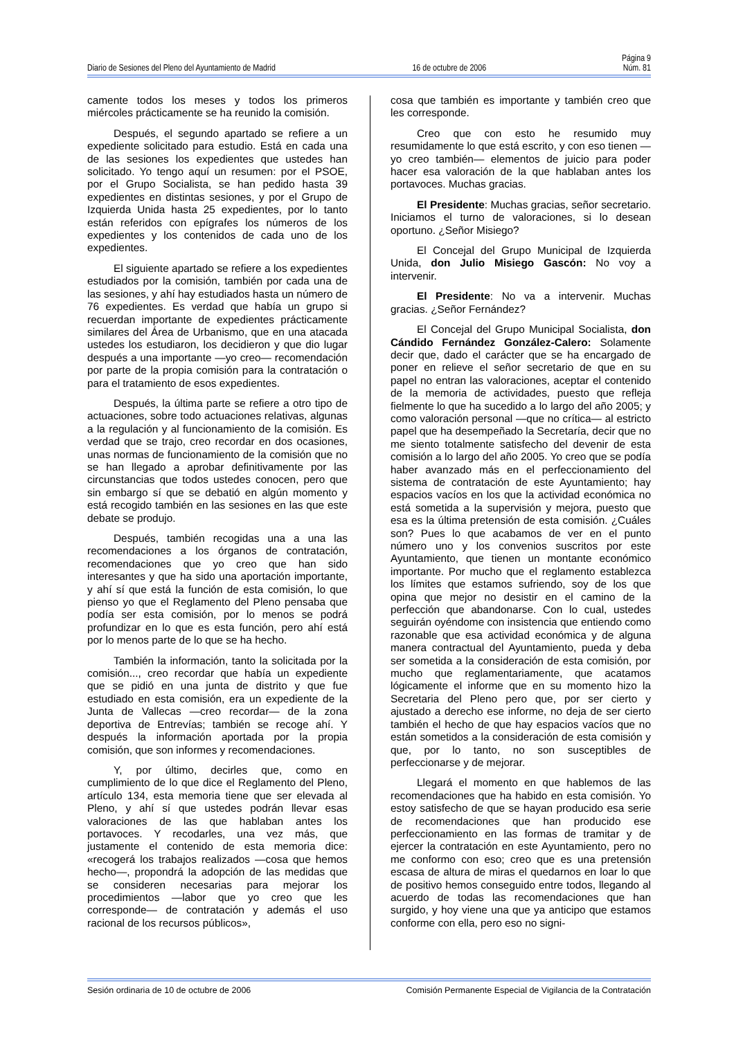Página 9
Diario de Sesiones del Pleno del Ayuntamiento de Madrid 16 de octubre de 2006 Núm. 81
camente todos los meses y todos los primeros miércoles prácticamente se ha reunido la comisión.
Después, el segundo apartado se refiere a un expediente solicitado para estudio. Está en cada una de las sesiones los expedientes que ustedes han solicitado. Yo tengo aquí un resumen: por el PSOE, por el Grupo Socialista, se han pedido hasta 39 expedientes en distintas sesiones, y por el Grupo de Izquierda Unida hasta 25 expedientes, por lo tanto están referidos con epígrafes los números de los expedientes y los contenidos de cada uno de los expedientes.
El siguiente apartado se refiere a los expedientes estudiados por la comisión, también por cada una de las sesiones, y ahí hay estudiados hasta un número de 76 expedientes. Es verdad que había un grupo si recuerdan importante de expedientes prácticamente similares del Área de Urbanismo, que en una atacada ustedes los estudiaron, los decidieron y que dio lugar después a una importante —yo creo— recomendación por parte de la propia comisión para la contratación o para el tratamiento de esos expedientes.
Después, la última parte se refiere a otro tipo de actuaciones, sobre todo actuaciones relativas, algunas a la regulación y al funcionamiento de la comisión. Es verdad que se trajo, creo recordar en dos ocasiones, unas normas de funcionamiento de la comisión que no se han llegado a aprobar definitivamente por las circunstancias que todos ustedes conocen, pero que sin embargo sí que se debatió en algún momento y está recogido también en las sesiones en las que este debate se produjo.
Después, también recogidas una a una las recomendaciones a los órganos de contratación, recomendaciones que yo creo que han sido interesantes y que ha sido una aportación importante, y ahí sí que está la función de esta comisión, lo que pienso yo que el Reglamento del Pleno pensaba que podía ser esta comisión, por lo menos se podrá profundizar en lo que es esta función, pero ahí está por lo menos parte de lo que se ha hecho.
También la información, tanto la solicitada por la comisión..., creo recordar que había un expediente que se pidió en una junta de distrito y que fue estudiado en esta comisión, era un expediente de la Junta de Vallecas —creo recordar— de la zona deportiva de Entrevías; también se recoge ahí. Y después la información aportada por la propia comisión, que son informes y recomendaciones.
Y, por último, decirles que, como en cumplimiento de lo que dice el Reglamento del Pleno, artículo 134, esta memoria tiene que ser elevada al Pleno, y ahí sí que ustedes podrán llevar esas valoraciones de las que hablaban antes los portavoces. Y recodarles, una vez más, que justamente el contenido de esta memoria dice: «recogerá los trabajos realizados —cosa que hemos hecho—, propondrá la adopción de las medidas que se consideren necesarias para mejorar los procedimientos —labor que yo creo que les corresponde— de contratación y además el uso racional de los recursos públicos»,
cosa que también es importante y también creo que les corresponde.
Creo que con esto he resumido muy resumidamente lo que está escrito, y con eso tienen —yo creo también— elementos de juicio para poder hacer esa valoración de la que hablaban antes los portavoces. Muchas gracias.
El Presidente: Muchas gracias, señor secretario. Iniciamos el turno de valoraciones, si lo desean oportuno. ¿Señor Misiego?
El Concejal del Grupo Municipal de Izquierda Unida, don Julio Misiego Gascón: No voy a intervenir.
El Presidente: No va a intervenir. Muchas gracias. ¿Señor Fernández?
El Concejal del Grupo Municipal Socialista, don Cándido Fernández González-Calero: Solamente decir que, dado el carácter que se ha encargado de poner en relieve el señor secretario de que en su papel no entran las valoraciones, aceptar el contenido de la memoria de actividades, puesto que refleja fielmente lo que ha sucedido a lo largo del año 2005; y como valoración personal —que no crítica— al estricto papel que ha desempeñado la Secretaría, decir que no me siento totalmente satisfecho del devenir de esta comisión a lo largo del año 2005. Yo creo que se podía haber avanzado más en el perfeccionamiento del sistema de contratación de este Ayuntamiento; hay espacios vacíos en los que la actividad económica no está sometida a la supervisión y mejora, puesto que esa es la última pretensión de esta comisión. ¿Cuáles son? Pues lo que acabamos de ver en el punto número uno y los convenios suscritos por este Ayuntamiento, que tienen un montante económico importante. Por mucho que el reglamento establezca los límites que estamos sufriendo, soy de los que opina que mejor no desistir en el camino de la perfección que abandonarse. Con lo cual, ustedes seguirán oyéndome con insistencia que entiendo como razonable que esa actividad económica y de alguna manera contractual del Ayuntamiento, pueda y deba ser sometida a la consideración de esta comisión, por mucho que reglamentariamente, que acatamos lógicamente el informe que en su momento hizo la Secretaria del Pleno pero que, por ser cierto y ajustado a derecho ese informe, no deja de ser cierto también el hecho de que hay espacios vacíos que no están sometidos a la consideración de esta comisión y que, por lo tanto, no son susceptibles de perfeccionarse y de mejorar.
Llegará el momento en que hablemos de las recomendaciones que ha habido en esta comisión. Yo estoy satisfecho de que se hayan producido esa serie de recomendaciones que han producido ese perfeccionamiento en las formas de tramitar y de ejercer la contratación en este Ayuntamiento, pero no me conformo con eso; creo que es una pretensión escasa de altura de miras el quedarnos en loar lo que de positivo hemos conseguido entre todos, llegando al acuerdo de todas las recomendaciones que han surgido, y hoy viene una que ya anticipo que estamos conforme con ella, pero eso no signi-
Sesión ordinaria de 10 de octubre de 2006 Comisión Permanente Especial de Vigilancia de la Contratación